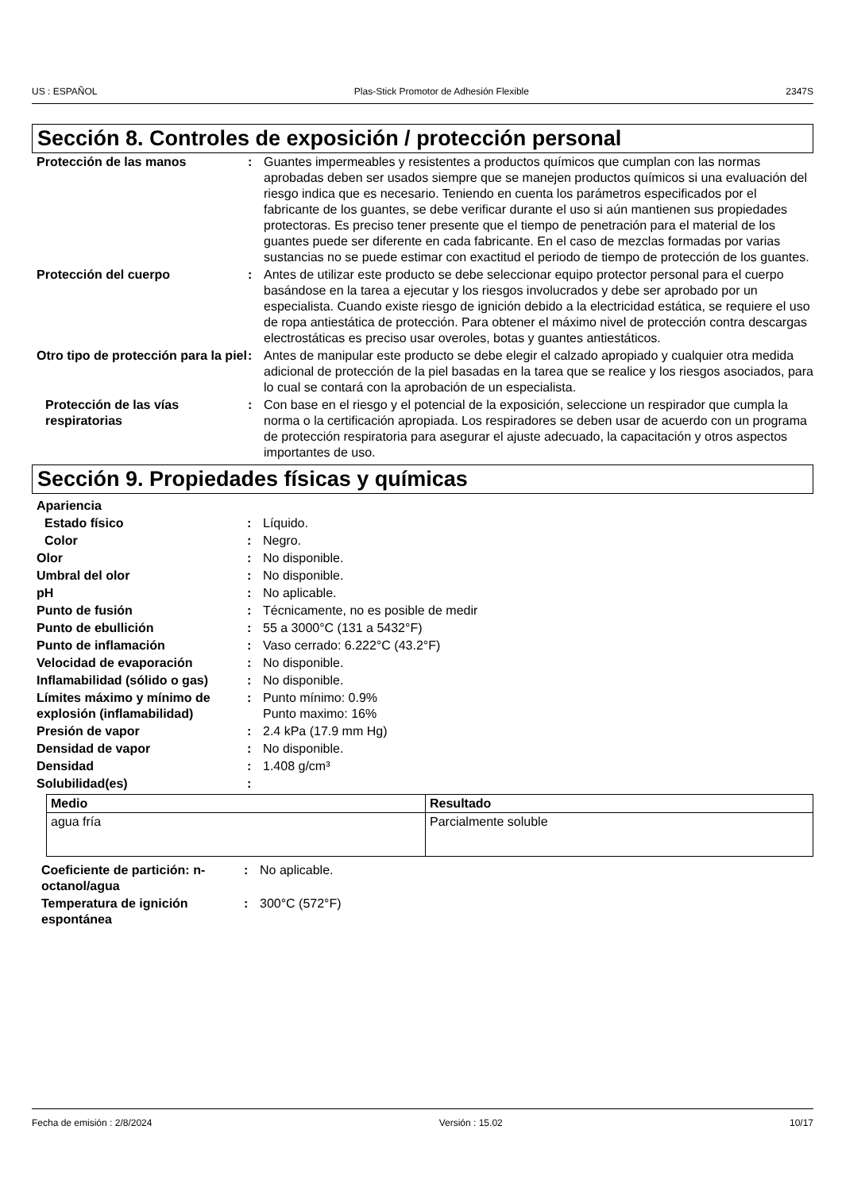US : ESPAÑOL Plas-Stick Promotor de Adhesión Flexible 2347S
Sección 8. Controles de exposición / protección personal
| Protección de las manos | : | Guantes impermeables y resistentes a productos químicos que cumplan con las normas aprobadas deben ser usados siempre que se manejen productos químicos si una evaluación del riesgo indica que es necesario. Teniendo en cuenta los parámetros especificados por el fabricante de los guantes, se debe verificar durante el uso si aún mantienen sus propiedades protectoras. Es preciso tener presente que el tiempo de penetración para el material de los guantes puede ser diferente en cada fabricante. En el caso de mezclas formadas por varias sustancias no se puede estimar con exactitud el periodo de tiempo de protección de los guantes. |
| Protección del cuerpo | : | Antes de utilizar este producto se debe seleccionar equipo protector personal para el cuerpo basándose en la tarea a ejecutar y los riesgos involucrados y debe ser aprobado por un especialista. Cuando existe riesgo de ignición debido a la electricidad estática, se requiere el uso de ropa antiestática de protección. Para obtener el máximo nivel de protección contra descargas electrostáticas es preciso usar overoles, botas y guantes antiestáticos. |
| Otro tipo de protección para la piel | : | Antes de manipular este producto se debe elegir el calzado apropiado y cualquier otra medida adicional de protección de la piel basadas en la tarea que se realice y los riesgos asociados, para lo cual se contará con la aprobación de un especialista. |
| Protección de las vías respiratorias | : | Con base en el riesgo y el potencial de la exposición, seleccione un respirador que cumpla la norma o la certificación apropiada. Los respiradores se deben usar de acuerdo con un programa de protección respiratoria para asegurar el ajuste adecuado, la capacitación y otros aspectos importantes de uso. |
Sección 9. Propiedades físicas y químicas
| Apariencia | | |
| Estado físico | : | Líquido. |
| Color | : | Negro. |
| Olor | : | No disponible. |
| Umbral del olor | : | No disponible. |
| pH | : | No aplicable. |
| Punto de fusión | : | Técnicamente, no es posible de medir |
| Punto de ebullición | : | 55 a 3000°C (131 a 5432°F) |
| Punto de inflamación | : | Vaso cerrado: 6.222°C (43.2°F) |
| Velocidad de evaporación | : | No disponible. |
| Inflamabilidad (sólido o gas) | : | No disponible. |
| Límites máximo y mínimo de explosión (inflamabilidad) | : | Punto mínimo: 0.9% Punto maximo: 16% |
| Presión de vapor | : | 2.4 kPa (17.9 mm Hg) |
| Densidad de vapor | : | No disponible. |
| Densidad | : | 1.408 g/cm³ |
| Solubilidad(es) | : | |
| Medio | Resultado |
| --- | --- |
| agua fría | Parcialmente soluble |
| Coeficiente de partición: n-octanol/agua | : | No aplicable. |
| Temperatura de ignición espontánea | : | 300°C (572°F) |
Fecha de emisión : 2/8/2024 Versión : 15.02 10/17